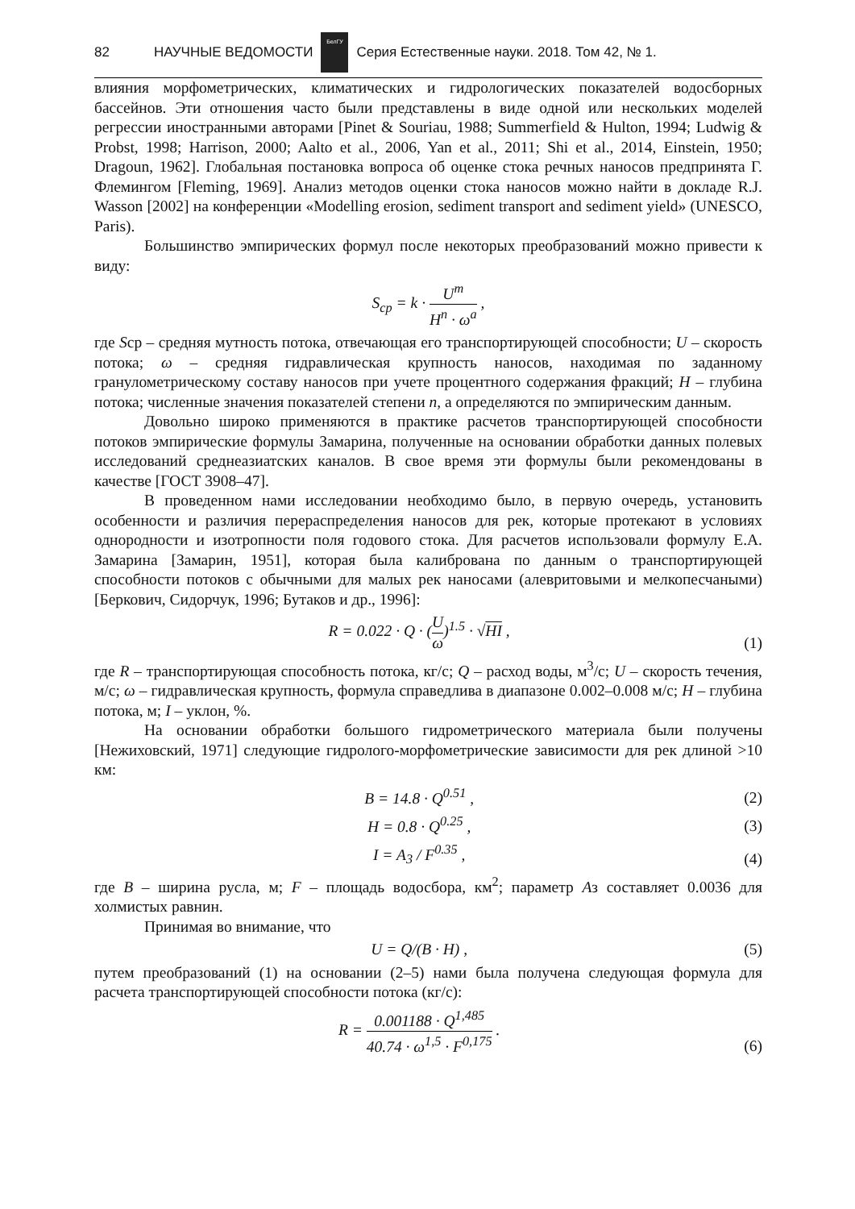82 НАУЧНЫЕ ВЕДОМОСТИ
БелГУ
Серия Естественные науки. 2018. Том 42, № 1.
влияния морфометрических, климатических и гидрологических показателей водосборных бассейнов. Эти отношения часто были представлены в виде одной или нескольких моделей регрессии иностранными авторами [Pinet & Souriau, 1988; Summerfield & Hulton, 1994; Ludwig & Probst, 1998; Harrison, 2000; Aalto et al., 2006, Yan et al., 2011; Shi et al., 2014, Einstein, 1950; Dragoun, 1962]. Глобальная постановка вопроса об оценке стока речных наносов предпринята Г. Флемингом [Fleming, 1969]. Анализ методов оценки стока наносов можно найти в докладе R.J. Wasson [2002] на конференции «Modelling erosion, sediment transport and sediment yield» (UNESCO, Paris).
Большинство эмпирических формул после некоторых преобразований можно привести к виду:
S<sub>ср</sub> = k · U<sup>m</sup> H<sup>n</sup> · ω<sup>a</sup> ,
где Sср – средняя мутность потока, отвечающая его транспортирующей способности; U – скорость потока; ω – средняя гидравлическая крупность наносов, находимая по заданному гранулометрическому составу наносов при учете процентного содержания фракций; H – глубина потока; численные значения показателей степени n, а определяются по эмпирическим данным.
Довольно широко применяются в практике расчетов транспортирующей способности потоков эмпирические формулы Замарина, полученные на основании обработки данных полевых исследований среднеазиатских каналов. В свое время эти формулы были рекомендованы в качестве [ГОСТ 3908–47].
В проведенном нами исследовании необходимо было, в первую очередь, установить особенности и различия перераспределения наносов для рек, которые протекают в условиях однородности и изотропности поля годового стока. Для расчетов использовали формулу Е.А. Замарина [Замарин, 1951], которая была калибрована по данным о транспортирующей способности потоков с обычными для малых рек наносами (алевритовыми и мелкопесчаными) [Беркович, Сидорчук, 1996; Бутаков и др., 1996]:
R = 0.022 · Q · (U ω)<sup>1.5</sup> · √HI ,
(1)
где R – транспортирующая способность потока, кг/с; Q – расход воды, м<sup>3</sup>/с; U – скорость течения, м/с; ω – гидравлическая крупность, формула справедлива в диапазоне 0.002–0.008 м/с; H – глубина потока, м; I – уклон, %.
На основании обработки большого гидрометрического материала были получены [Нежиховский, 1971] следующие гидролого-морфометрические зависимости для рек длиной >10 км:
B = 14.8 · Q<sup>0.51</sup> ,
(2)
H = 0.8 · Q<sup>0.25</sup> ,
(3)
I = A<sub>3</sub> / F<sup>0.35</sup> ,
(4)
где B – ширина русла, м; F – площадь водосбора, км<sup>2</sup>; параметр Aз составляет 0.0036 для холмистых равнин.
Принимая во внимание, что
U = Q/(B · H) ,
(5)
путем преобразований (1) на основании (2–5) нами была получена следующая формула для расчета транспортирующей способности потока (кг/с):
R = 0.001188 · Q<sup>1,485</sup> 40.74 · ω<sup>1,5</sup> · F<sup>0,175</sup> .
(6)